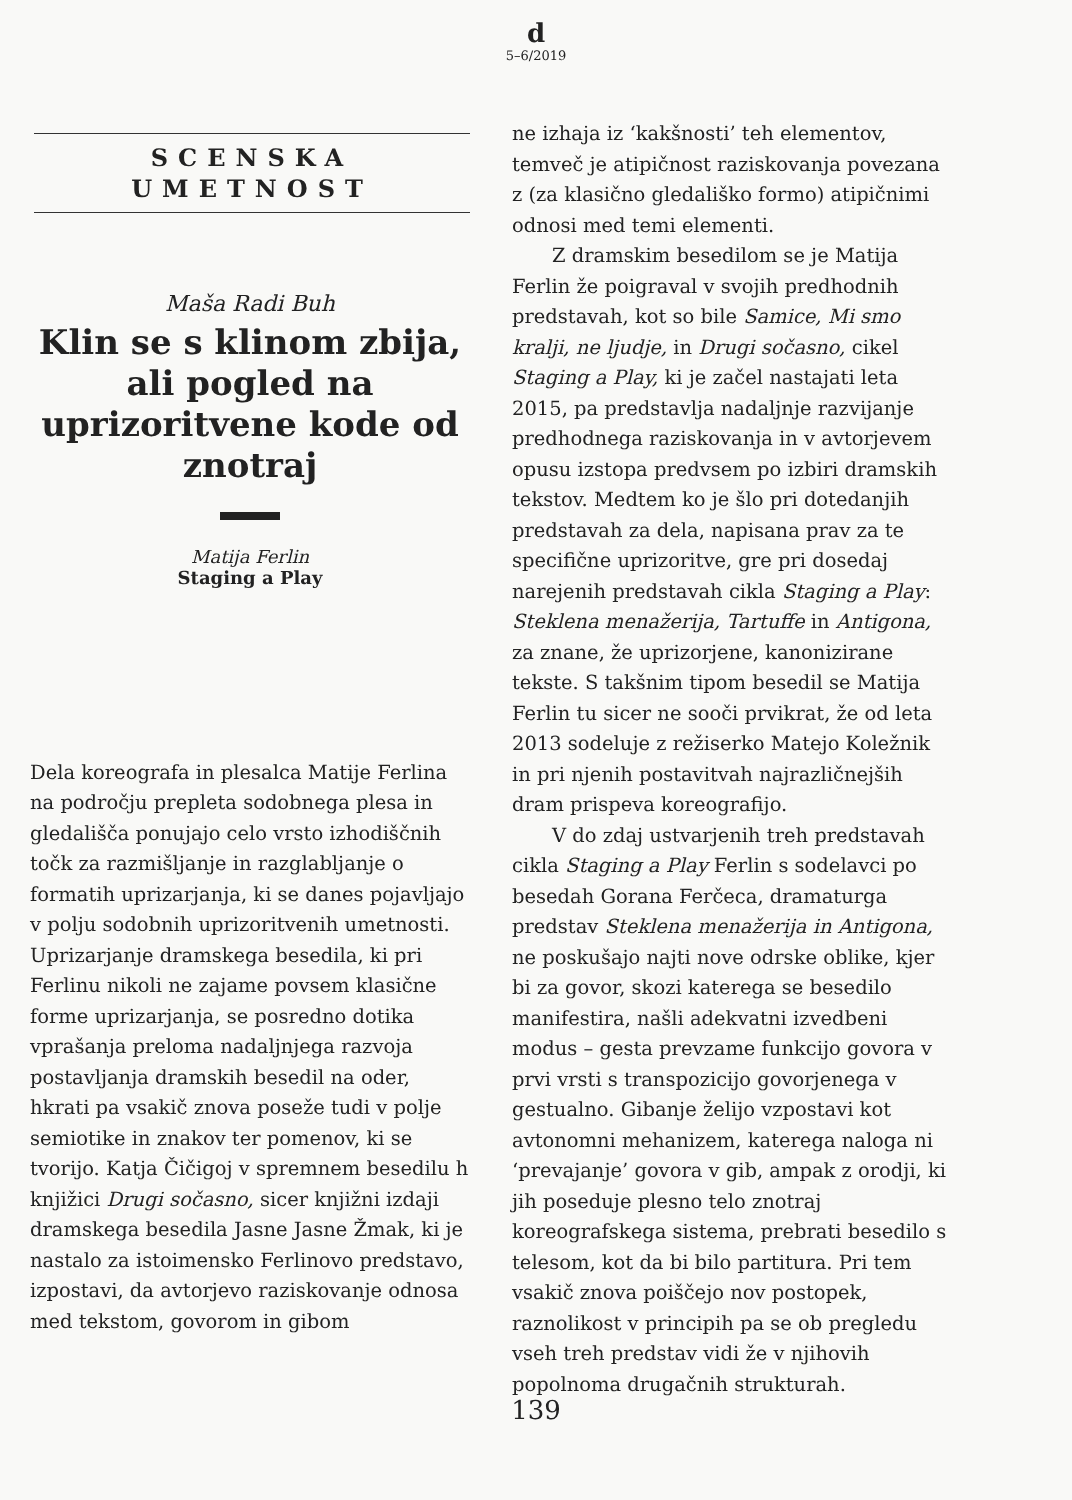d
5–6/2019
SCENSKA
UMETNOST
Maša Radi Buh
Klin se s klinom zbija, ali pogled na uprizoritvene kode od znotraj
Matija Ferlin
Staging a Play
Dela koreografa in plesalca Matije Ferlina na področju prepleta sodobnega plesa in gledališča ponujajo celo vrsto izhodiščnih točk za razmišljanje in razglabljanje o formatih uprizarjanja, ki se danes pojavljajo v polju sodobnih uprizoritvenih umetnosti. Uprizarjanje dramskega besedila, ki pri Ferlinu nikoli ne zajame povsem klasične forme uprizarjanja, se posredno dotika vprašanja preloma nadaljnjega razvoja postavljanja dramskih besedil na oder, hkrati pa vsakič znova poseže tudi v polje semiotike in znakov ter pomenov, ki se tvorijo. Katja Čičigoj v spremnem besedilu h knjižici Drugi sočasno, sicer knjižni izdaji dramskega besedila Jasne Jasne Žmak, ki je nastalo za istoimensko Ferlinovo predstavo, izpostavi, da avtorjevo raziskovanje odnosa med tekstom, govorom in gibom
ne izhaja iz ‘kakšnosti’ teh elementov, temveč je atipičnost raziskovanja povezana z (za klasično gledališko formo) atipičnimi odnosi med temi elementi.
Z dramskim besedilom se je Matija Ferlin že poigraval v svojih predhodnih predstavah, kot so bile Samice, Mi smo kralji, ne ljudje, in Drugi sočasno, cikel Staging a Play, ki je začel nastajati leta 2015, pa predstavlja nadaljnje razvijanje predhodnega raziskovanja in v avtorjevem opusu izstopa predvsem po izbiri dramskih tekstov. Medtem ko je šlo pri dotedanjih predstavah za dela, napisana prav za te specifične uprizoritve, gre pri dosedaj narejenih predstavah cikla Staging a Play: Steklena menažerija, Tartuffe in Antigona, za znane, že uprizorjene, kanonizirane tekste. S takšnim tipom besedil se Matija Ferlin tu sicer ne sooči prvikrat, že od leta 2013 sodeluje z režiserko Matejo Koležnik in pri njenih postavitvah najrazličnejših dram prispeva koreografijo.
V do zdaj ustvarjenih treh predstavah cikla Staging a Play Ferlin s sodelavci po besedah Gorana Ferčeca, dramaturga predstav Steklena menažerija in Antigona, ne poskušajo najti nove odrske oblike, kjer bi za govor, skozi katerega se besedilo manifestira, našli adekvatni izvedbeni modus – gesta prevzame funkcijo govora v prvi vrsti s transpozicijo govorjenega v gestualno. Gibanje želijo vzpostavi kot avtonomni mehanizem, katerega naloga ni ‘prevajanje’ govora v gib, ampak z orodji, ki jih poseduje plesno telo znotraj koreografskega sistema, prebrati besedilo s telesom, kot da bi bilo partitura. Pri tem vsakič znova poiščejo nov postopek, raznolikost v principih pa se ob pregledu vseh treh predstav vidi že v njihovih popolnoma drugačnih strukturah.
139